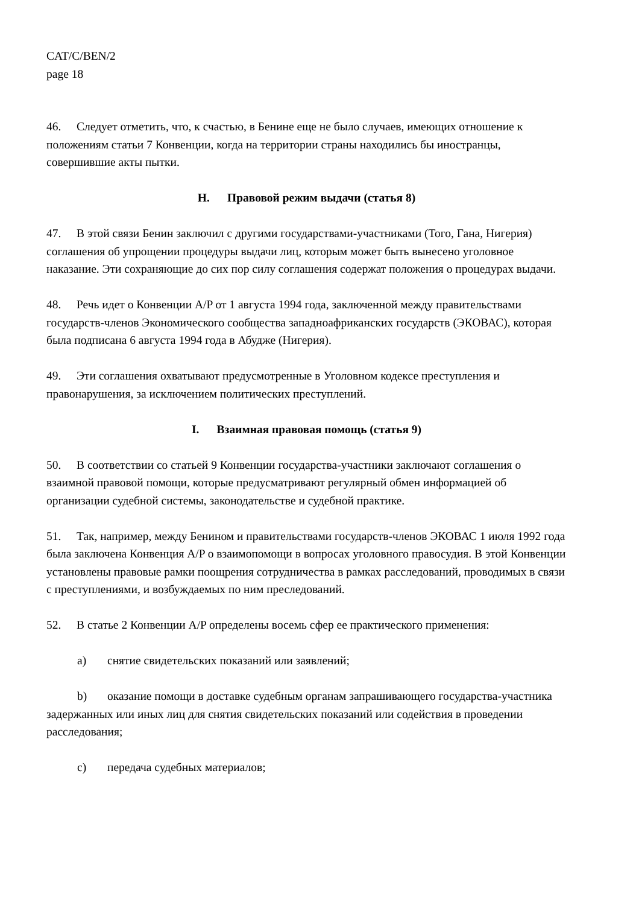CAT/C/BEN/2
page 18
46. Следует отметить, что, к счастью, в Бенине еще не было случаев, имеющих отношение к положениям статьи 7 Конвенции, когда на территории страны находились бы иностранцы, совершившие акты пытки.
H. Правовой режим выдачи (статья 8)
47. В этой связи Бенин заключил с другими государствами-участниками (Того, Гана, Нигерия) соглашения об упрощении процедуры выдачи лиц, которым может быть вынесено уголовное наказание. Эти сохраняющие до сих пор силу соглашения содержат положения о процедурах выдачи.
48. Речь идет о Конвенции A/P от 1 августа 1994 года, заключенной между правительствами государств-членов Экономического сообщества западноафриканских государств (ЭКОВАС), которая была подписана 6 августа 1994 года в Абудже (Нигерия).
49. Эти соглашения охватывают предусмотренные в Уголовном кодексе преступления и правонарушения, за исключением политических преступлений.
I. Взаимная правовая помощь (статья 9)
50. В соответствии со статьей 9 Конвенции государства-участники заключают соглашения о взаимной правовой помощи, которые предусматривают регулярный обмен информацией об организации судебной системы, законодательстве и судебной практике.
51. Так, например, между Бенином и правительствами государств-членов ЭКОВАС 1 июля 1992 года была заключена Конвенция A/P о взаимопомощи в вопросах уголовного правосудия. В этой Конвенции установлены правовые рамки поощрения сотрудничества в рамках расследований, проводимых в связи с преступлениями, и возбуждаемых по ним преследований.
52. В статье 2 Конвенции A/P определены восемь сфер ее практического применения:
a) снятие свидетельских показаний или заявлений;
b) оказание помощи в доставке судебным органам запрашивающего государства-участника задержанных или иных лиц для снятия свидетельских показаний или содействия в проведении расследования;
c) передача судебных материалов;